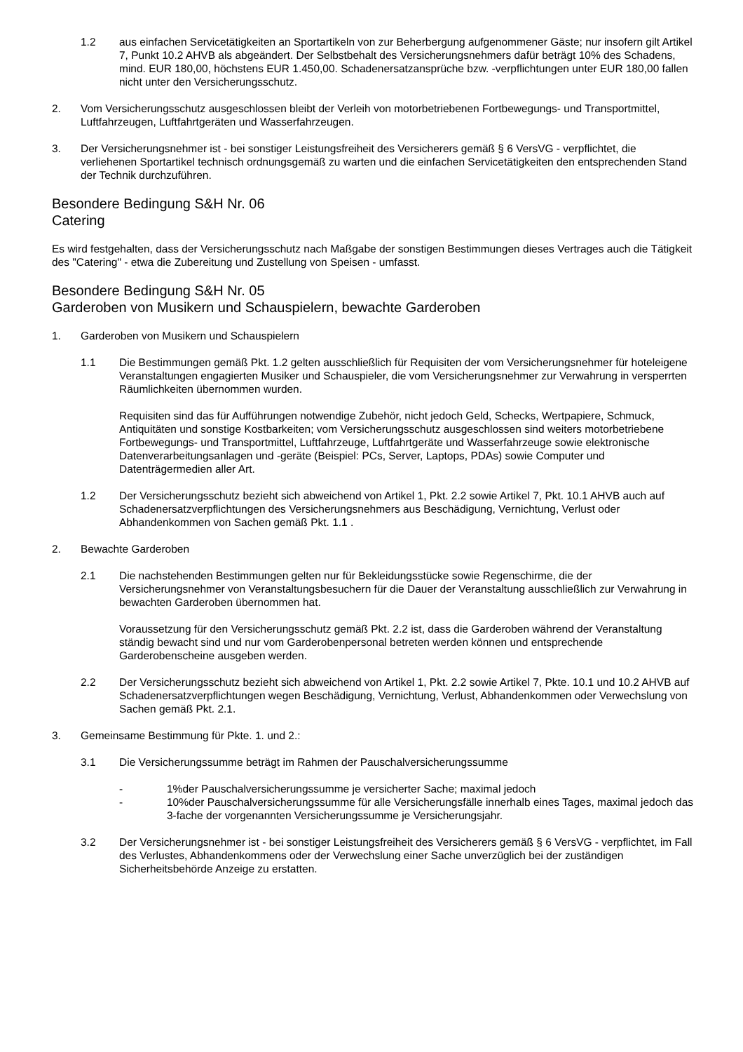1.2 aus einfachen Servicetätigkeiten an Sportartikeln von zur Beherbergung aufgenommener Gäste; nur insofern gilt Artikel 7, Punkt 10.2 AHVB als abgeändert. Der Selbstbehalt des Versicherungsnehmers dafür beträgt 10% des Schadens, mind. EUR 180,00, höchstens EUR 1.450,00. Schadenersatzansprüche bzw. -verpflichtungen unter EUR 180,00 fallen nicht unter den Versicherungsschutz.
2. Vom Versicherungsschutz ausgeschlossen bleibt der Verleih von motorbetriebenen Fortbewegungs- und Transportmittel, Luftfahrzeugen, Luftfahrtgeräten und Wasserfahrzeugen.
3. Der Versicherungsnehmer ist - bei sonstiger Leistungsfreiheit des Versicherers gemäß § 6 VersVG - verpflichtet, die verliehenen Sportartikel technisch ordnungsgemäß zu warten und die einfachen Servicetätigkeiten den entsprechenden Stand der Technik durchzuführen.
Besondere Bedingung S&H Nr. 06
Catering
Es wird festgehalten, dass der Versicherungsschutz nach Maßgabe der sonstigen Bestimmungen dieses Vertrages auch die Tätigkeit des "Catering" - etwa die Zubereitung und Zustellung von Speisen - umfasst.
Besondere Bedingung S&H Nr. 05
Garderoben von Musikern und Schauspielern, bewachte Garderoben
1. Garderoben von Musikern und Schauspielern
1.1 Die Bestimmungen gemäß Pkt. 1.2 gelten ausschließlich für Requisiten der vom Versicherungsnehmer für hoteleigene Veranstaltungen engagierten Musiker und Schauspieler, die vom Versicherungsnehmer zur Verwahrung in versperrten Räumlichkeiten übernommen wurden.
Requisiten sind das für Aufführungen notwendige Zubehör, nicht jedoch Geld, Schecks, Wertpapiere, Schmuck, Antiquitäten und sonstige Kostbarkeiten; vom Versicherungsschutz ausgeschlossen sind weiters motorbetriebene Fortbewegungs- und Transportmittel, Luftfahrzeuge, Luftfahrtgeräte und Wasserfahrzeuge sowie elektronische Datenverarbeitungsanlagen und -geräte (Beispiel: PCs, Server, Laptops, PDAs) sowie Computer und Datenträgermedien aller Art.
1.2 Der Versicherungsschutz bezieht sich abweichend von Artikel 1, Pkt. 2.2 sowie Artikel 7, Pkt. 10.1 AHVB auch auf Schadenersatzverpflichtungen des Versicherungsnehmers aus Beschädigung, Vernichtung, Verlust oder Abhandenkommen von Sachen gemäß Pkt. 1.1 .
2. Bewachte Garderoben
2.1 Die nachstehenden Bestimmungen gelten nur für Bekleidungsstücke sowie Regenschirme, die der Versicherungsnehmer von Veranstaltungsbesuchern für die Dauer der Veranstaltung ausschließlich zur Verwahrung in bewachten Garderoben übernommen hat.
Voraussetzung für den Versicherungsschutz gemäß Pkt. 2.2 ist, dass die Garderoben während der Veranstaltung ständig bewacht sind und nur vom Garderobenpersonal betreten werden können und entsprechende Garderobenscheine ausgeben werden.
2.2 Der Versicherungsschutz bezieht sich abweichend von Artikel 1, Pkt. 2.2 sowie Artikel 7, Pkte. 10.1 und 10.2 AHVB auf Schadenersatzverpflichtungen wegen Beschädigung, Vernichtung, Verlust, Abhandenkommen oder Verwechslung von Sachen gemäß Pkt. 2.1.
3. Gemeinsame Bestimmung für Pkte. 1. und 2.:
3.1 Die Versicherungssumme beträgt im Rahmen der Pauschalversicherungssumme
- 1%der Pauschalversicherungssumme je versicherter Sache; maximal jedoch
- 10%der Pauschalversicherungssumme für alle Versicherungsfälle innerhalb eines Tages, maximal jedoch das 3-fache der vorgenannten Versicherungssumme je Versicherungsjahr.
3.2 Der Versicherungsnehmer ist - bei sonstiger Leistungsfreiheit des Versicherers gemäß § 6 VersVG - verpflichtet, im Fall des Verlustes, Abhandenkommens oder der Verwechslung einer Sache unverzüglich bei der zuständigen Sicherheitsbehörde Anzeige zu erstatten.